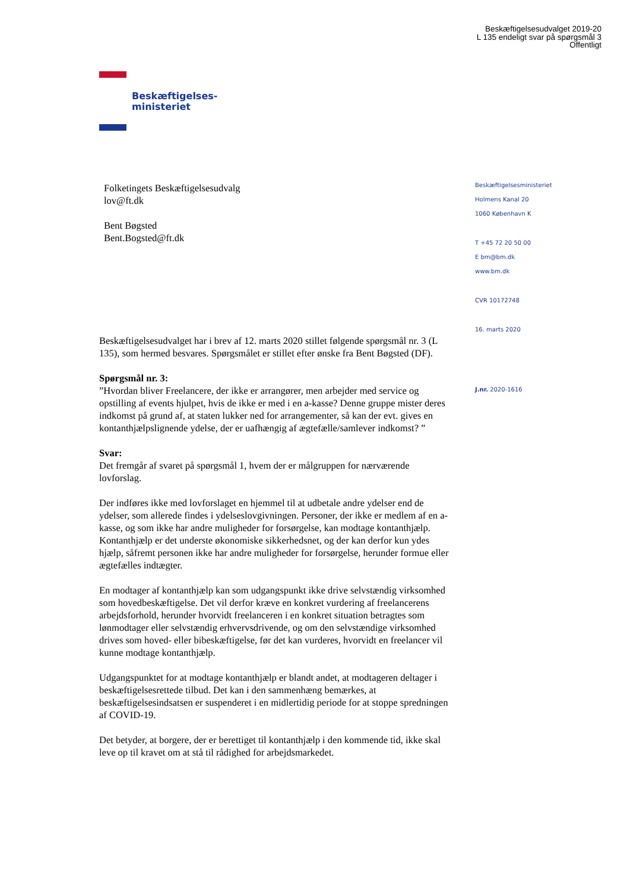Beskæftigelsesudvalget 2019-20
L 135 endeligt svar på spørgsmål 3
Offentligt
Beskæftigelses-
ministeriet
Folketingets Beskæftigelsesudvalg
lov@ft.dk
Bent Bøgsted
Bent.Bogsted@ft.dk
Beskæftigelsesudvalget har i brev af 12. marts 2020 stillet følgende spørgsmål nr. 3 (L 135), som hermed besvares. Spørgsmålet er stillet efter ønske fra Bent Bøgsted (DF).
Spørgsmål nr. 3:
”Hvordan bliver Freelancere, der ikke er arrangører, men arbejder med service og opstilling af events hjulpet, hvis de ikke er med i en a-kasse? Denne gruppe mister deres indkomst på grund af, at staten lukker ned for arrangementer, så kan der evt. gives en kontanthjælpslignende ydelse, der er uafhængig af ægtefælle/samlever indkomst? ”
Svar:
Det fremgår af svaret på spørgsmål 1, hvem der er målgruppen for nærværende lovforslag.
Der indføres ikke med lovforslaget en hjemmel til at udbetale andre ydelser end de ydelser, som allerede findes i ydelseslovgivningen. Personer, der ikke er medlem af en a-kasse, og som ikke har andre muligheder for forsørgelse, kan modtage kontanthjælp. Kontanthjælp er det underste økonomiske sikkerhedsnet, og der kan derfor kun ydes hjælp, såfremt personen ikke har andre muligheder for forsørgelse, herunder formue eller ægtefælles indtægter.
En modtager af kontanthjælp kan som udgangspunkt ikke drive selvstændig virksomhed som hovedbeskæftigelse. Det vil derfor kræve en konkret vurdering af freelancerens arbejdsforhold, herunder hvorvidt freelanceren i en konkret situation betragtes som lønmodtager eller selvstændig erhvervsdrivende, og om den selvstændige virksomhed drives som hoved- eller bibeskæftigelse, før det kan vurderes, hvorvidt en freelancer vil kunne modtage kontanthjælp.
Udgangspunktet for at modtage kontanthjælp er blandt andet, at modtageren deltager i beskæftigelsesrettede tilbud. Det kan i den sammenhæng bemærkes, at beskæftigelsesindsatsen er suspenderet i en midlertidig periode for at stoppe spredningen af COVID-19.
Det betyder, at borgere, der er berettiget til kontanthjælp i den kommende tid, ikke skal leve op til kravet om at stå til rådighed for arbejdsmarkedet.
Beskæftigelsesministeriet
Holmens Kanal 20
1060 København K
T +45 72 20 50 00
E bm@bm.dk
www.bm.dk
CVR 10172748
16. marts 2020
J.nr. 2020-1616